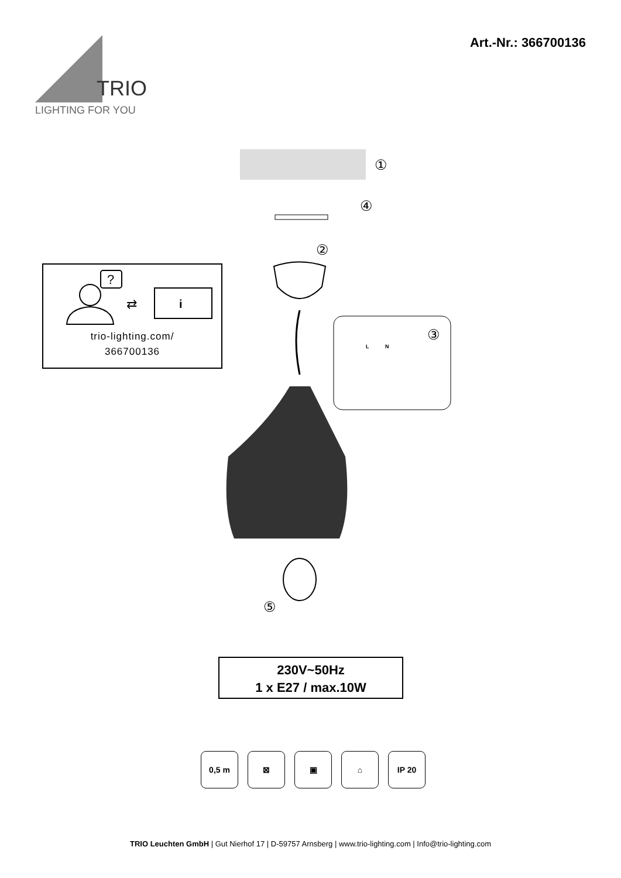TRIO
LIGHTING FOR YOU
Art.-Nr.: 366700136
?
⇄
i
trio-lighting.com/
366700136
①
④
②
⑤
③
L
N
230V~50Hz
1 x E27 / max.10W
0,5 m ⊠ ▣ ⌂ IP 20
TRIO Leuchten GmbH | Gut Nierhof 17 | D-59757 Arnsberg | www.trio-lighting.com | Info@trio-lighting.com